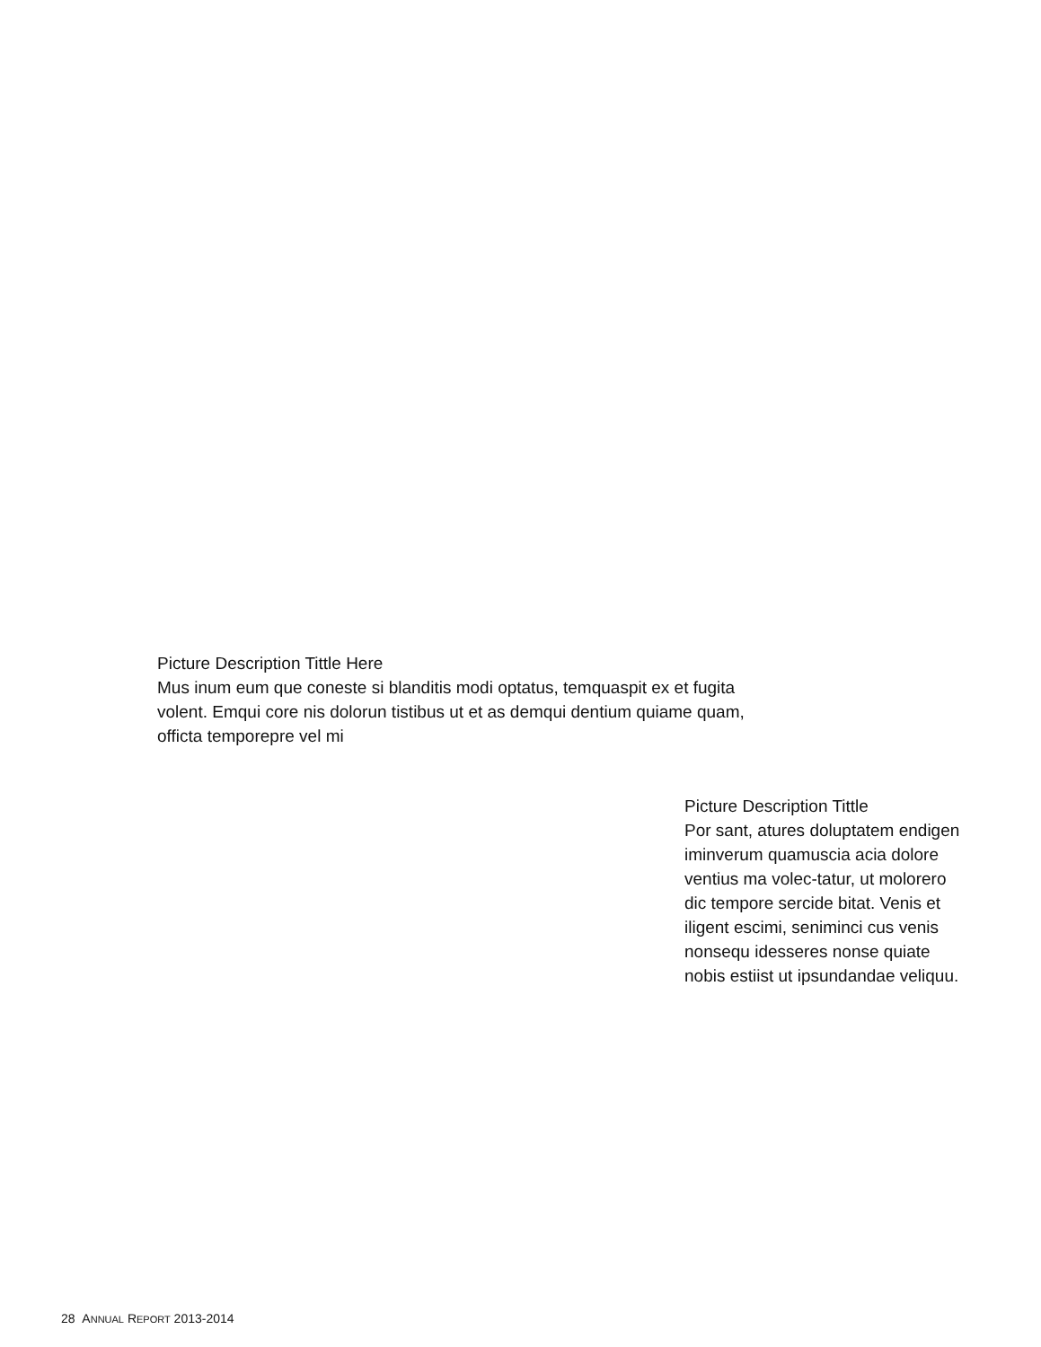Picture Description Tittle Here
Mus inum eum que coneste si blanditis modi optatus, temquaspit ex et fugita volent. Emqui core nis dolorun tistibus ut et as demqui dentium quiame quam, officta temporepre vel mi
Picture Description Tittle
Por sant, atures doluptatem endigen iminverum quamuscia acia dolore ventius ma volec-tatur, ut molorero dic tempore sercide bitat. Venis et iligent escimi, seniminci cus venis nonsequ idesseres nonse quiate nobis estiist ut ipsundandae veliquu.
28 ANNUAL REPORT 2013-2014